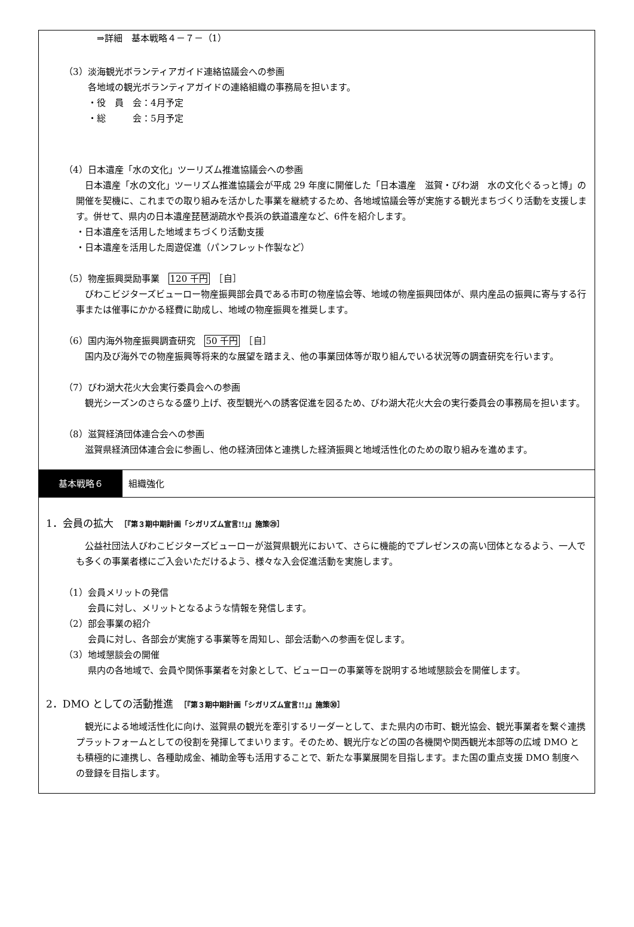⇒詳細　基本戦略４－７－（1）
（3）淡海観光ボランティアガイド連絡協議会への参画
各地域の観光ボランティアガイドの連絡組織の事務局を担います。
・役　員　会：4月予定
・総　　　会：5月予定
（4）日本遺産「水の文化」ツーリズム推進協議会への参画
　日本遺産「水の文化」ツーリズム推進協議会が平成 29 年度に開催した「日本遺産　滋賀・びわ湖　水の文化ぐるっと博」の開催を契機に、これまでの取り組みを活かした事業を継続するため、各地域協議会等が実施する観光まちづくり活動を支援します。併せて、県内の日本遺産琵琶湖疏水や長浜の鉄道遺産など、6件を紹介します。
・日本遺産を活用した地域まちづくり活動支援
・日本遺産を活用した周遊促進（パンフレット作製など）
（5）物産振興奨励事業　120 千円　［自］
　びわこビジターズビューロー物産振興部会員である市町の物産協会等、地域の物産振興団体が、県内産品の振興に寄与する行事または催事にかかる経費に助成し、地域の物産振興を推奨します。
（6）国内海外物産振興調査研究　50 千円　［自］
　国内及び海外での物産振興等将来的な展望を踏まえ、他の事業団体等が取り組んでいる状況等の調査研究を行います。
（7）びわ湖大花火大会実行委員会への参画
　観光シーズンのさらなる盛り上げ、夜型観光への誘客促進を図るため、びわ湖大花火大会の実行委員会の事務局を担います。
（8）滋賀経済団体連合会への参画
　滋賀県経済団体連合会に参画し、他の経済団体と連携した経済振興と地域活性化のための取り組みを進めます。
基本戦略６
組織強化
1．会員の拡大　［『第３期中期計画「シガリズム宣言!!」』施策㉙］
　公益社団法人びわこビジターズビューローが滋賀県観光において、さらに機能的でプレゼンスの高い団体となるよう、一人でも多くの事業者様にご入会いただけるよう、様々な入会促進活動を実施します。
（1）会員メリットの発信
会員に対し、メリットとなるような情報を発信します。
（2）部会事業の紹介
会員に対し、各部会が実施する事業等を周知し、部会活動への参画を促します。
（3）地域懇談会の開催
県内の各地域で、会員や関係事業者を対象として、ビューローの事業等を説明する地域懇談会を開催します。
2．DMO としての活動推進　［『第３期中期計画「シガリズム宣言!!」』施策㉚］
　観光による地域活性化に向け、滋賀県の観光を牽引するリーダーとして、また県内の市町、観光協会、観光事業者を繋ぐ連携プラットフォームとしての役割を発揮してまいります。そのため、観光庁などの国の各機関や関西観光本部等の広域 DMO とも積極的に連携し、各種助成金、補助金等も活用することで、新たな事業展開を目指します。また国の重点支援 DMO 制度への登録を目指します。